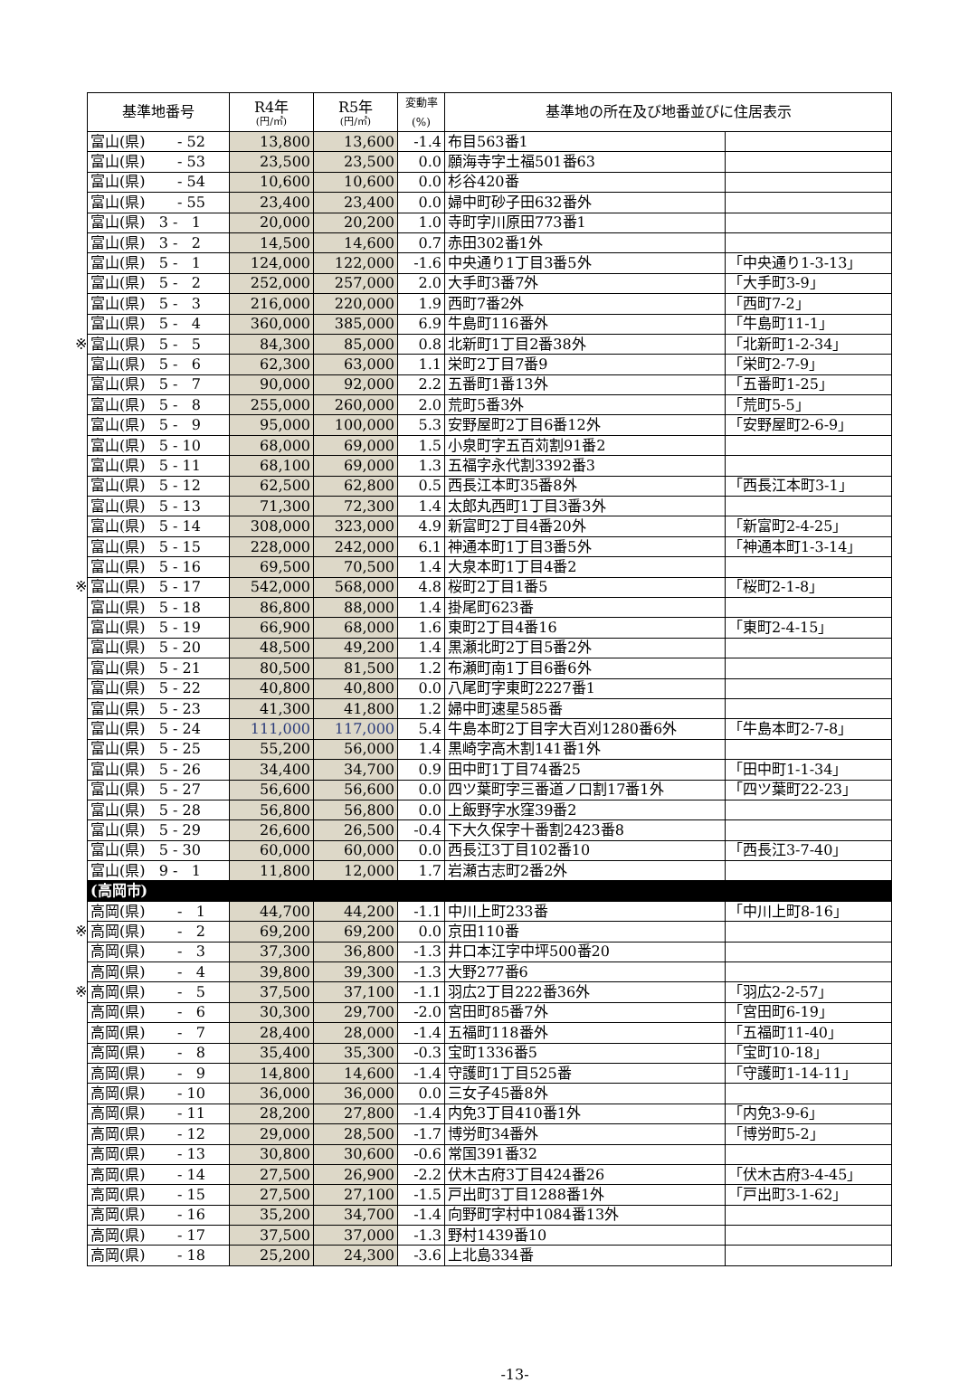| | 基準地番号 | R4年 (円/㎡) | R5年 (円/㎡) | 変動率 (%) | 基準地の所在及び地番並びに住居表示 | |
| | 富山(県) - 52 | 13,800 | 13,600 | -1.4 | 布目563番1 | |
| | 富山(県) - 53 | 23,500 | 23,500 | 0.0 | 願海寺字土福501番63 | |
| | 富山(県) - 54 | 10,600 | 10,600 | 0.0 | 杉谷420番 | |
| | 富山(県) - 55 | 23,400 | 23,400 | 0.0 | 婦中町砂子田632番外 | |
| | 富山(県) 3 - 1 | 20,000 | 20,200 | 1.0 | 寺町字川原田773番1 | |
| | 富山(県) 3 - 2 | 14,500 | 14,600 | 0.7 | 赤田302番1外 | |
| | 富山(県) 5 - 1 | 124,000 | 122,000 | -1.6 | 中央通り1丁目3番5外 | 「中央通り1-3-13」 |
| | 富山(県) 5 - 2 | 252,000 | 257,000 | 2.0 | 大手町3番7外 | 「大手町3-9」 |
| | 富山(県) 5 - 3 | 216,000 | 220,000 | 1.9 | 西町7番2外 | 「西町7-2」 |
| | 富山(県) 5 - 4 | 360,000 | 385,000 | 6.9 | 牛島町116番外 | 「牛島町11-1」 |
| ※ | 富山(県) 5 - 5 | 84,300 | 85,000 | 0.8 | 北新町1丁目2番38外 | 「北新町1-2-34」 |
| | 富山(県) 5 - 6 | 62,300 | 63,000 | 1.1 | 栄町2丁目7番9 | 「栄町2-7-9」 |
| | 富山(県) 5 - 7 | 90,000 | 92,000 | 2.2 | 五番町1番13外 | 「五番町1-25」 |
| | 富山(県) 5 - 8 | 255,000 | 260,000 | 2.0 | 荒町5番3外 | 「荒町5-5」 |
| | 富山(県) 5 - 9 | 95,000 | 100,000 | 5.3 | 安野屋町2丁目6番12外 | 「安野屋町2-6-9」 |
| | 富山(県) 5 - 10 | 68,000 | 69,000 | 1.5 | 小泉町字五百苅割91番2 | |
| | 富山(県) 5 - 11 | 68,100 | 69,000 | 1.3 | 五福字永代割3392番3 | |
| | 富山(県) 5 - 12 | 62,500 | 62,800 | 0.5 | 西長江本町35番8外 | 「西長江本町3-1」 |
| | 富山(県) 5 - 13 | 71,300 | 72,300 | 1.4 | 太郎丸西町1丁目3番3外 | |
| | 富山(県) 5 - 14 | 308,000 | 323,000 | 4.9 | 新富町2丁目4番20外 | 「新富町2-4-25」 |
| | 富山(県) 5 - 15 | 228,000 | 242,000 | 6.1 | 神通本町1丁目3番5外 | 「神通本町1-3-14」 |
| | 富山(県) 5 - 16 | 69,500 | 70,500 | 1.4 | 大泉本町1丁目4番2 | |
| ※ | 富山(県) 5 - 17 | 542,000 | 568,000 | 4.8 | 桜町2丁目1番5 | 「桜町2-1-8」 |
| | 富山(県) 5 - 18 | 86,800 | 88,000 | 1.4 | 掛尾町623番 | |
| | 富山(県) 5 - 19 | 66,900 | 68,000 | 1.6 | 東町2丁目4番16 | 「東町2-4-15」 |
| | 富山(県) 5 - 20 | 48,500 | 49,200 | 1.4 | 黒瀬北町2丁目5番2外 | |
| | 富山(県) 5 - 21 | 80,500 | 81,500 | 1.2 | 布瀬町南1丁目6番6外 | |
| | 富山(県) 5 - 22 | 40,800 | 40,800 | 0.0 | 八尾町字東町2227番1 | |
| | 富山(県) 5 - 23 | 41,300 | 41,800 | 1.2 | 婦中町速星585番 | |
| | 富山(県) 5 - 24 | 111,000 | 117,000 | 5.4 | 牛島本町2丁目字大百刈1280番6外 | 「牛島本町2-7-8」 |
| | 富山(県) 5 - 25 | 55,200 | 56,000 | 1.4 | 黒崎字高木割141番1外 | |
| | 富山(県) 5 - 26 | 34,400 | 34,700 | 0.9 | 田中町1丁目74番25 | 「田中町1-1-34」 |
| | 富山(県) 5 - 27 | 56,600 | 56,600 | 0.0 | 四ツ葉町字三番道ノ口割17番1外 | 「四ツ葉町22-23」 |
| | 富山(県) 5 - 28 | 56,800 | 56,800 | 0.0 | 上飯野字水窪39番2 | |
| | 富山(県) 5 - 29 | 26,600 | 26,500 | -0.4 | 下大久保字十番割2423番8 | |
| | 富山(県) 5 - 30 | 60,000 | 60,000 | 0.0 | 西長江3丁目102番10 | 「西長江3-7-40」 |
| | 富山(県) 9 - 1 | 11,800 | 12,000 | 1.7 | 岩瀬古志町2番2外 | |
| | (高岡市) | | | | | |
| | 高岡(県) - 1 | 44,700 | 44,200 | -1.1 | 中川上町233番 | 「中川上町8-16」 |
| ※ | 高岡(県) - 2 | 69,200 | 69,200 | 0.0 | 京田110番 | |
| | 高岡(県) - 3 | 37,300 | 36,800 | -1.3 | 井口本江字中坪500番20 | |
| | 高岡(県) - 4 | 39,800 | 39,300 | -1.3 | 大野277番6 | |
| ※ | 高岡(県) - 5 | 37,500 | 37,100 | -1.1 | 羽広2丁目222番36外 | 「羽広2-2-57」 |
| | 高岡(県) - 6 | 30,300 | 29,700 | -2.0 | 宮田町85番7外 | 「宮田町6-19」 |
| | 高岡(県) - 7 | 28,400 | 28,000 | -1.4 | 五福町118番外 | 「五福町11-40」 |
| | 高岡(県) - 8 | 35,400 | 35,300 | -0.3 | 宝町1336番5 | 「宝町10-18」 |
| | 高岡(県) - 9 | 14,800 | 14,600 | -1.4 | 守護町1丁目525番 | 「守護町1-14-11」 |
| | 高岡(県) - 10 | 36,000 | 36,000 | 0.0 | 三女子45番8外 | |
| | 高岡(県) - 11 | 28,200 | 27,800 | -1.4 | 内免3丁目410番1外 | 「内免3-9-6」 |
| | 高岡(県) - 12 | 29,000 | 28,500 | -1.7 | 博労町34番外 | 「博労町5-2」 |
| | 高岡(県) - 13 | 30,800 | 30,600 | -0.6 | 常国391番32 | |
| | 高岡(県) - 14 | 27,500 | 26,900 | -2.2 | 伏木古府3丁目424番26 | 「伏木古府3-4-45」 |
| | 高岡(県) - 15 | 27,500 | 27,100 | -1.5 | 戸出町3丁目1288番1外 | 「戸出町3-1-62」 |
| | 高岡(県) - 16 | 35,200 | 34,700 | -1.4 | 向野町字村中1084番13外 | |
| | 高岡(県) - 17 | 37,500 | 37,000 | -1.3 | 野村1439番10 | |
| | 高岡(県) - 18 | 25,200 | 24,300 | -3.6 | 上北島334番 | |
-13-